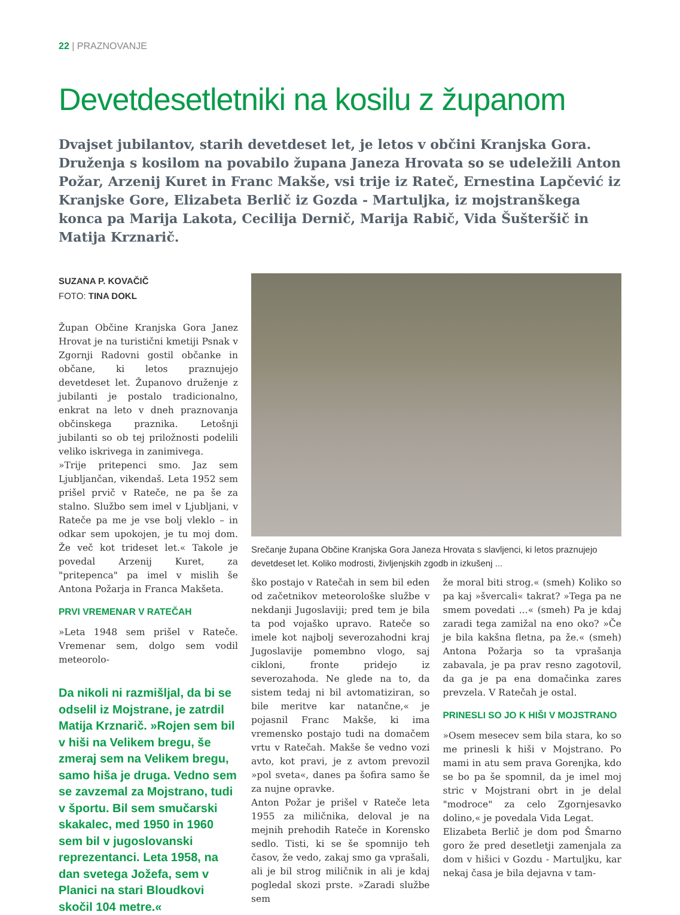22 | PRAZNOVANJE
Devetdesetletniki na kosilu z županom
Dvajset jubilantov, starih devetdeset let, je letos v občini Kranjska Gora. Druženja s kosilom na povabilo župana Janeza Hrovata so se udeležili Anton Požar, Arzenij Kuret in Franc Makše, vsi trije iz Rateč, Ernestina Lapčević iz Kranjske Gore, Elizabeta Berlič iz Gozda - Martuljka, iz mojstranškega konca pa Marija Lakota, Cecilija Dernič, Marija Rabič, Vida Šušteršič in Matija Krznarič.
SUZANA P. KOVAČIČ
FOTO: TINA DOKL
Župan Občine Kranjska Gora Janez Hrovat je na turistični kmetiji Psnak v Zgornji Radovni gostil občanke in občane, ki letos praznujejo devetdeset let. Županovo druženje z jubilanti je postalo tradicionalno, enkrat na leto v dneh praznovanja občinskega praznika. Letošnji jubilanti so ob tej priložnosti podelili veliko iskrivega in zanimivega.
»Trije pritepenci smo. Jaz sem Ljubljančan, vikendaš. Leta 1952 sem prišel prvič v Rateče, ne pa še za stalno. Službo sem imel v Ljubljani, v Rateče pa me je vse bolj vleklo – in odkar sem upokojen, je tu moj dom. Že več kot trideset let.« Takole je povedal Arzenij Kuret, za "pritepenca" pa imel v mislih še Antona Požarja in Franca Makšeta.
PRVI VREMENAR V RATEČAH
»Leta 1948 sem prišel v Rateče. Vremenar sem, dolgo sem vodil meteorolo-
Da nikoli ni razmišljal, da bi se odselil iz Mojstrane, je zatrdil Matija Krznarič. »Rojen sem bil v hiši na Velikem bregu, še zmeraj sem na Velikem bregu, samo hiša je druga. Vedno sem se zavzemal za Mojstrano, tudi v športu. Bil sem smučarski skakalec, med 1950 in 1960 sem bil v jugoslovanski reprezentanci. Leta 1958, na dan svetega Jožefa, sem v Planici na stari Bloudkovi skočil 104 metre.«
Srečanje župana Občine Kranjska Gora Janeza Hrovata s slavljenci, ki letos praznujejo devetdeset let. Koliko modrosti, življenjskih zgodb in izkušenj ...
ško postajo v Ratečah in sem bil eden od začetnikov meteorološke službe v nekdanji Jugoslaviji; pred tem je bila ta pod vojaško upravo. Rateče so imele kot najbolj severozahodni kraj Jugoslavije pomembno vlogo, saj cikloni, fronte pridejo iz severozahoda. Ne glede na to, da sistem tedaj ni bil avtomatiziran, so bile meritve kar natančne,« je pojasnil Franc Makše, ki ima vremensko postajo tudi na domačem vrtu v Ratečah. Makše še vedno vozi avto, kot pravi, je z avtom prevozil »pol sveta«, danes pa šofira samo še za nujne opravke.
Anton Požar je prišel v Rateče leta 1955 za miličnika, deloval je na mejnih prehodih Rateče in Korensko sedlo. Tisti, ki se še spomnijo teh časov, že vedo, zakaj smo ga vprašali, ali je bil strog miličnik in ali je kdaj pogledal skozi prste. »Zaradi službe sem
že moral biti strog.« (smeh) Koliko so pa kaj »švercali« takrat? »Tega pa ne smem povedati ...« (smeh) Pa je kdaj zaradi tega zamižal na eno oko? »Če je bila kakšna fletna, pa že.« (smeh) Antona Požarja so ta vprašanja zabavala, je pa prav resno zagotovil, da ga je pa ena domačinka zares prevzela. V Ratečah je ostal.
PRINESLI SO JO K HIŠI V MOJSTRANO
»Osem mesecev sem bila stara, ko so me prinesli k hiši v Mojstrano. Po mami in atu sem prava Gorenjka, kdo se bo pa še spomnil, da je imel moj stric v Mojstrani obrt in je delal "modroce" za celo Zgornjesavko dolino,« je povedala Vida Legat.
Elizabeta Berlič je dom pod Šmarno goro že pred desetletji zamenjala za dom v hišici v Gozdu - Martuljku, kar nekaj časa je bila dejavna v tam-